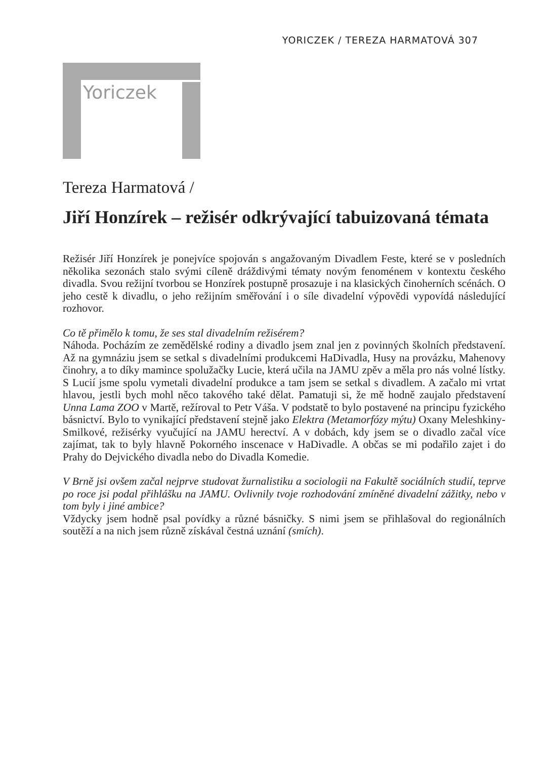YORICZEK / TEREZA HARMATOVÁ 307
Yoriczek
Tereza Harmatová /
Jiří Honzírek – režisér odkrývající tabuizovaná témata
Režisér Jiří Honzírek je ponejvíce spojován s angažovaným Divadlem Feste, které se v posledních několika sezonách stalo svými cíleně dráždivými tématy novým fenoménem v kontextu českého divadla. Svou režijní tvorbou se Honzírek postupně prosazuje i na klasických činoherních scénách. O jeho cestě k divadlu, o jeho režijním směřování i o síle divadelní výpovědi vypovídá následující rozhovor.
Co tě přimělo k tomu, že ses stal divadelním režisérem?
Náhoda. Pocházím ze zemědělské rodiny a divadlo jsem znal jen z povinných školních představení. Až na gymnáziu jsem se setkal s divadelními produkcemi HaDivadla, Husy na provázku, Mahenovy činohry, a to díky mamince spolužačky Lucie, která učila na JAMU zpěv a měla pro nás volné lístky. S Lucií jsme spolu vymetali divadelní produkce a tam jsem se setkal s divadlem. A začalo mi vrtat hlavou, jestli bych mohl něco takového také dělat. Pamatuji si, že mě hodně zaujalo představení Unna Lama ZOO v Martě, režíroval to Petr Váša. V podstatě to bylo postavené na principu fyzického básnictví. Bylo to vynikající představení stejně jako Elektra (Metamorfózy mýtu) Oxany Meleshkiny-Smilkové, režisérky vyučující na JAMU herectví. A v dobách, kdy jsem se o divadlo začal více zajímat, tak to byly hlavně Pokorného inscenace v HaDivadle. A občas se mi podařilo zajet i do Prahy do Dejvického divadla nebo do Divadla Komedie.
V Brně jsi ovšem začal nejprve studovat žurnalistiku a sociologii na Fakultě sociálních studií, teprve po roce jsi podal přihlášku na JAMU. Ovlivnily tvoje rozhodování zmíněné divadelní zážitky, nebo v tom byly i jiné ambice?
Vždycky jsem hodně psal povídky a různé básničky. S nimi jsem se přihlašoval do regionálních soutěží a na nich jsem různě získával čestná uznání (smích).